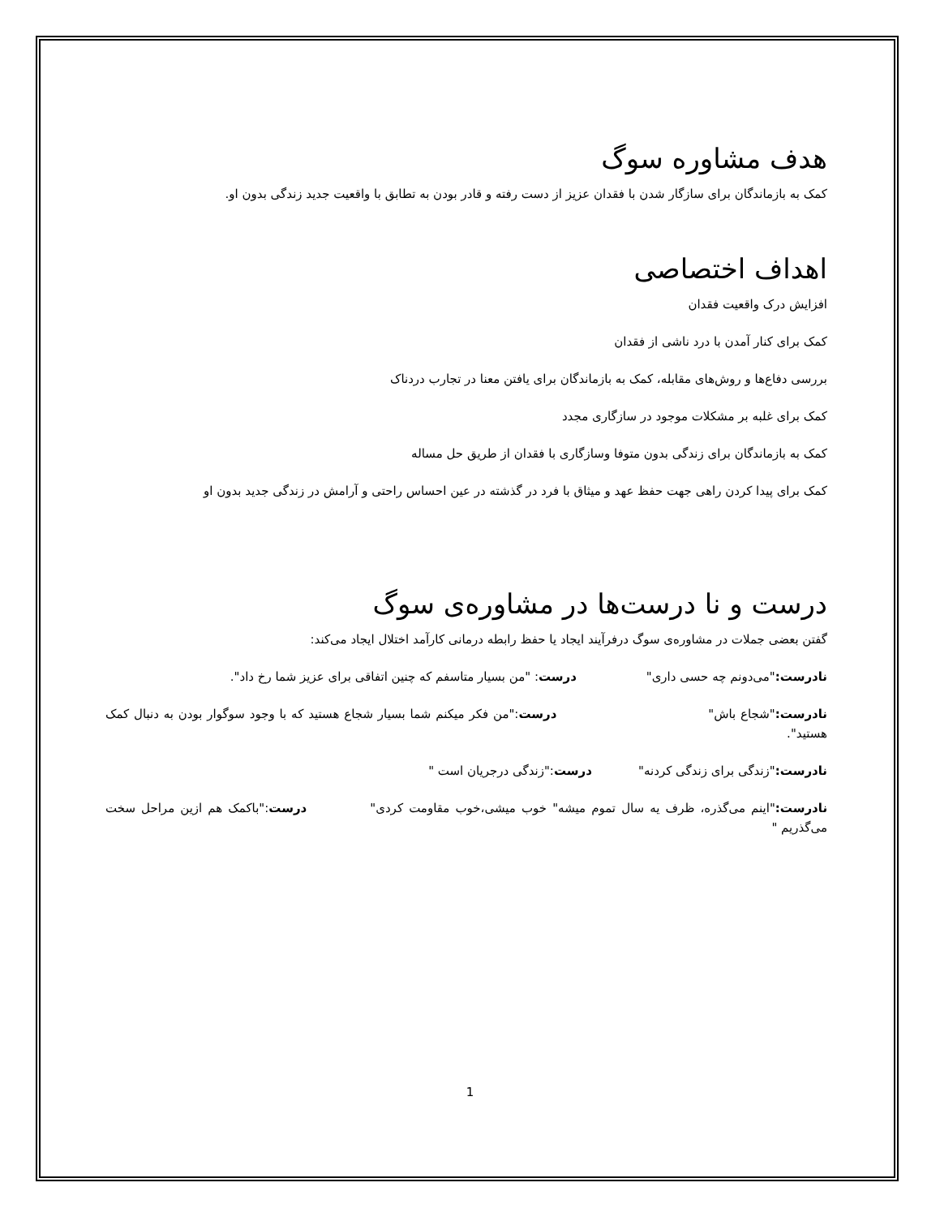هدف مشاوره سوگ
کمک به بازماندگان برای سازگار شدن با فقدان عزیز از دست رفته و قادر بودن به تطابق با واقعیت جدید زندگی بدون او.
اهداف اختصاصی
افزایش درک واقعیت فقدان
کمک برای کنار آمدن با درد ناشی از فقدان
بررسی دفاع‌ها و روش‌های مقابله، کمک به بازماندگان برای یافتن معنا در تجارب دردناک
کمک برای غلبه بر مشکلات موجود در سازگاری مجدد
کمک به بازماندگان برای زندگی بدون متوفا وسازگاری با فقدان از طریق حل مساله
کمک برای پیدا کردن راهی جهت حفظ عهد و میثاق با فرد در گذشته در عین احساس راحتی و آرامش در زندگی جدید بدون او
درست و نا درست‌ها در مشاوره‌ی سوگ
گفتن بعضی جملات در مشاوره‌ی سوگ درفرآیند ایجاد یا حفظ رابطه درمانی کارآمد اختلال ایجاد می‌کند:
نادرست:"می‌دونم چه حسی داری" درست: "من بسیار متاسفم که چنین اتفاقی برای عزیز شما رخ داد".
نادرست:"شجاع باش" درست:"من فکر میکنم شما بسیار شجاع هستید که با وجود سوگوار بودن به دنبال کمک هستید".
نادرست:"زندگی برای زندگی کردنه" درست:"زندگی درجریان است "
نادرست:"اینم می‌گذره، ظرف یه سال تموم میشه" خوب میشی،خوب مقاومت کردی" درست:"باکمک هم ازین مراحل سخت می‌گذریم "
1